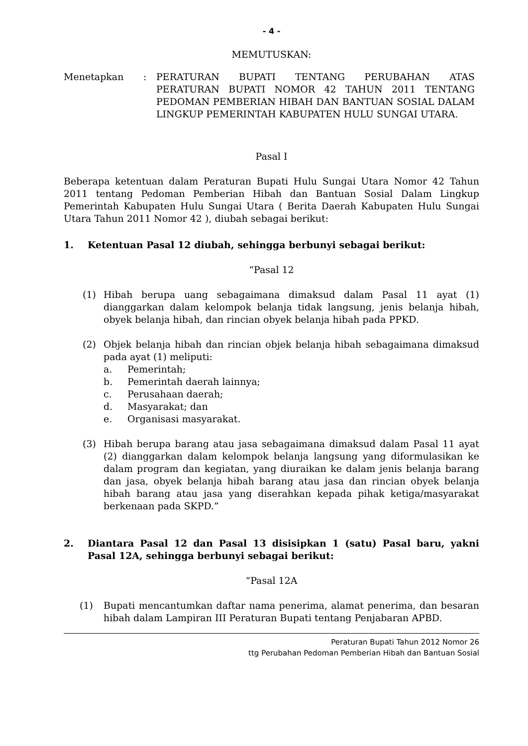- 4 -
MEMUTUSKAN:
Menetapkan : PERATURAN BUPATI TENTANG PERUBAHAN ATAS PERATURAN BUPATI NOMOR 42 TAHUN 2011 TENTANG PEDOMAN PEMBERIAN HIBAH DAN BANTUAN SOSIAL DALAM LINGKUP PEMERINTAH KABUPATEN HULU SUNGAI UTARA.
Pasal I
Beberapa ketentuan dalam Peraturan Bupati Hulu Sungai Utara Nomor 42 Tahun 2011 tentang Pedoman Pemberian Hibah dan Bantuan Sosial Dalam Lingkup Pemerintah Kabupaten Hulu Sungai Utara ( Berita Daerah Kabupaten Hulu Sungai Utara Tahun 2011 Nomor 42 ), diubah sebagai berikut:
1. Ketentuan Pasal 12 diubah, sehingga berbunyi sebagai berikut:
“Pasal 12
(1) Hibah berupa uang sebagaimana dimaksud dalam Pasal 11 ayat (1) dianggarkan dalam kelompok belanja tidak langsung, jenis belanja hibah, obyek belanja hibah, dan rincian obyek belanja hibah pada PPKD.
(2) Objek belanja hibah dan rincian objek belanja hibah sebagaimana dimaksud pada ayat (1) meliputi:
a. Pemerintah;
b. Pemerintah daerah lainnya;
c. Perusahaan daerah;
d. Masyarakat; dan
e. Organisasi masyarakat.
(3) Hibah berupa barang atau jasa sebagaimana dimaksud dalam Pasal 11 ayat (2) dianggarkan dalam kelompok belanja langsung yang diformulasikan ke dalam program dan kegiatan, yang diuraikan ke dalam jenis belanja barang dan jasa, obyek belanja hibah barang atau jasa dan rincian obyek belanja hibah barang atau jasa yang diserahkan kepada pihak ketiga/masyarakat berkenaan pada SKPD.”
2. Diantara Pasal 12 dan Pasal 13 disisipkan 1 (satu) Pasal baru, yakni Pasal 12A, sehingga berbunyi sebagai berikut:
“Pasal 12A
(1) Bupati mencantumkan daftar nama penerima, alamat penerima, dan besaran hibah dalam Lampiran III Peraturan Bupati tentang Penjabaran APBD.
Peraturan Bupati Tahun 2012 Nomor 26
ttg Perubahan Pedoman Pemberian Hibah dan Bantuan Sosial